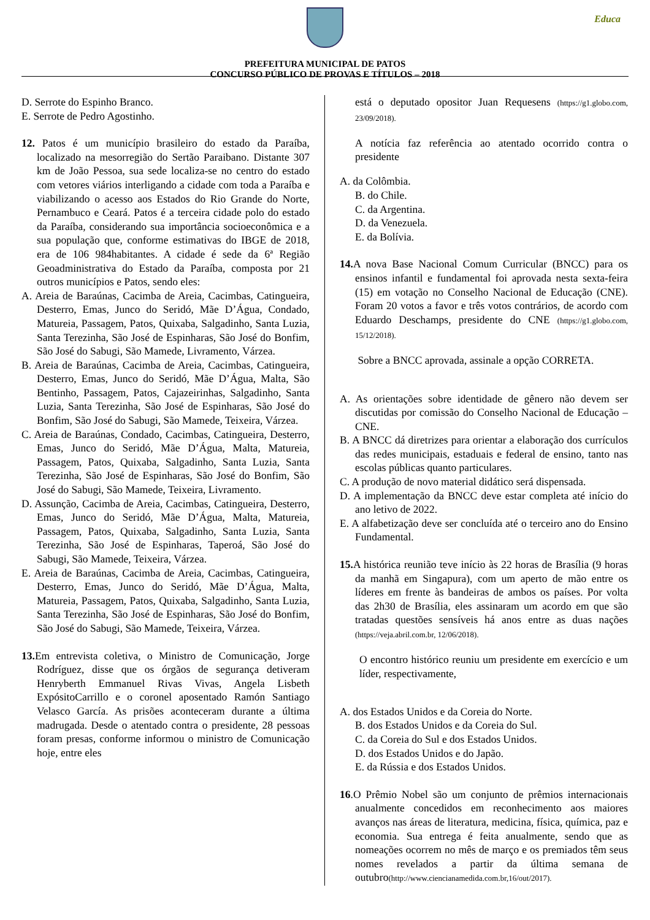Educa
PREFEITURA MUNICIPAL DE PATOS
CONCURSO PÚBLICO DE PROVAS E TÍTULOS – 2018
D. Serrote do Espinho Branco.
E. Serrote de Pedro Agostinho.
12. Patos é um município brasileiro do estado da Paraíba, localizado na mesorregião do Sertão Paraibano. Distante 307 km de João Pessoa, sua sede localiza-se no centro do estado com vetores viários interligando a cidade com toda a Paraíba e viabilizando o acesso aos Estados do Rio Grande do Norte, Pernambuco e Ceará. Patos é a terceira cidade polo do estado da Paraíba, considerando sua importância socioeconômica e a sua população que, conforme estimativas do IBGE de 2018, era de 106 984habitantes. A cidade é sede da 6ª Região Geoadministrativa do Estado da Paraíba, composta por 21 outros municípios e Patos, sendo eles:
A. Areia de Baraúnas, Cacimba de Areia, Cacimbas, Catingueira, Desterro, Emas, Junco do Seridó, Mãe D’Água, Condado, Matureia, Passagem, Patos, Quixaba, Salgadinho, Santa Luzia, Santa Terezinha, São José de Espinharas, São José do Bonfim, São José do Sabugi, São Mamede, Livramento, Várzea.
B. Areia de Baraúnas, Cacimba de Areia, Cacimbas, Catingueira, Desterro, Emas, Junco do Seridó, Mãe D’Água, Malta, São Bentinho, Passagem, Patos, Cajazeirinhas, Salgadinho, Santa Luzia, Santa Terezinha, São José de Espinharas, São José do Bonfim, São José do Sabugi, São Mamede, Teixeira, Várzea.
C. Areia de Baraúnas, Condado, Cacimbas, Catingueira, Desterro, Emas, Junco do Seridó, Mãe D’Água, Malta, Matureia, Passagem, Patos, Quixaba, Salgadinho, Santa Luzia, Santa Terezinha, São José de Espinharas, São José do Bonfim, São José do Sabugi, São Mamede, Teixeira, Livramento.
D. Assunção, Cacimba de Areia, Cacimbas, Catingueira, Desterro, Emas, Junco do Seridó, Mãe D’Água, Malta, Matureia, Passagem, Patos, Quixaba, Salgadinho, Santa Luzia, Santa Terezinha, São José de Espinharas, Taperoá, São José do Sabugi, São Mamede, Teixeira, Várzea.
E. Areia de Baraúnas, Cacimba de Areia, Cacimbas, Catingueira, Desterro, Emas, Junco do Seridó, Mãe D’Água, Malta, Matureia, Passagem, Patos, Quixaba, Salgadinho, Santa Luzia, Santa Terezinha, São José de Espinharas, São José do Bonfim, São José do Sabugi, São Mamede, Teixeira, Várzea.
13. Em entrevista coletiva, o Ministro de Comunicação, Jorge Rodríguez, disse que os órgãos de segurança detiveram Henryberth Emmanuel Rivas Vivas, Angela Lisbeth ExpósitoCarrillo e o coronel aposentado Ramón Santiago Velasco García. As prisões aconteceram durante a última madrugada. Desde o atentado contra o presidente, 28 pessoas foram presas, conforme informou o ministro de Comunicação hoje, entre eles
está o deputado opositor Juan Requesens (https://g1.globo.com, 23/09/2018).
A notícia faz referência ao atentado ocorrido contra o presidente
A. da Colômbia.
B. do Chile.
C. da Argentina.
D. da Venezuela.
E. da Bolívia.
14. A nova Base Nacional Comum Curricular (BNCC) para os ensinos infantil e fundamental foi aprovada nesta sexta-feira (15) em votação no Conselho Nacional de Educação (CNE). Foram 20 votos a favor e três votos contrários, de acordo com Eduardo Deschamps, presidente do CNE (https://g1.globo.com, 15/12/2018).
Sobre a BNCC aprovada, assinale a opção CORRETA.
A. As orientações sobre identidade de gênero não devem ser discutidas por comissão do Conselho Nacional de Educação – CNE.
B. A BNCC dá diretrizes para orientar a elaboração dos currículos das redes municipais, estaduais e federal de ensino, tanto nas escolas públicas quanto particulares.
C. A produção de novo material didático será dispensada.
D. A implementação da BNCC deve estar completa até início do ano letivo de 2022.
E. A alfabetização deve ser concluída até o terceiro ano do Ensino Fundamental.
15. A histórica reunião teve início às 22 horas de Brasília (9 horas da manhã em Singapura), com um aperto de mão entre os líderes em frente às bandeiras de ambos os países. Por volta das 2h30 de Brasília, eles assinaram um acordo em que são tratadas questões sensíveis há anos entre as duas nações (https://veja.abril.com.br, 12/06/2018).
O encontro histórico reuniu um presidente em exercício e um líder, respectivamente,
A. dos Estados Unidos e da Coreia do Norte.
B. dos Estados Unidos e da Coreia do Sul.
C. da Coreia do Sul e dos Estados Unidos.
D. dos Estados Unidos e do Japão.
E. da Rússia e dos Estados Unidos.
16.O Prêmio Nobel são um conjunto de prêmios internacionais anualmente concedidos em reconhecimento aos maiores avanços nas áreas de literatura, medicina, física, química, paz e economia. Sua entrega é feita anualmente, sendo que as nomeações ocorrem no mês de março e os premiados têm seus nomes revelados a partir da última semana de outubro(http://www.ciencianamedida.com.br,16/out/2017).